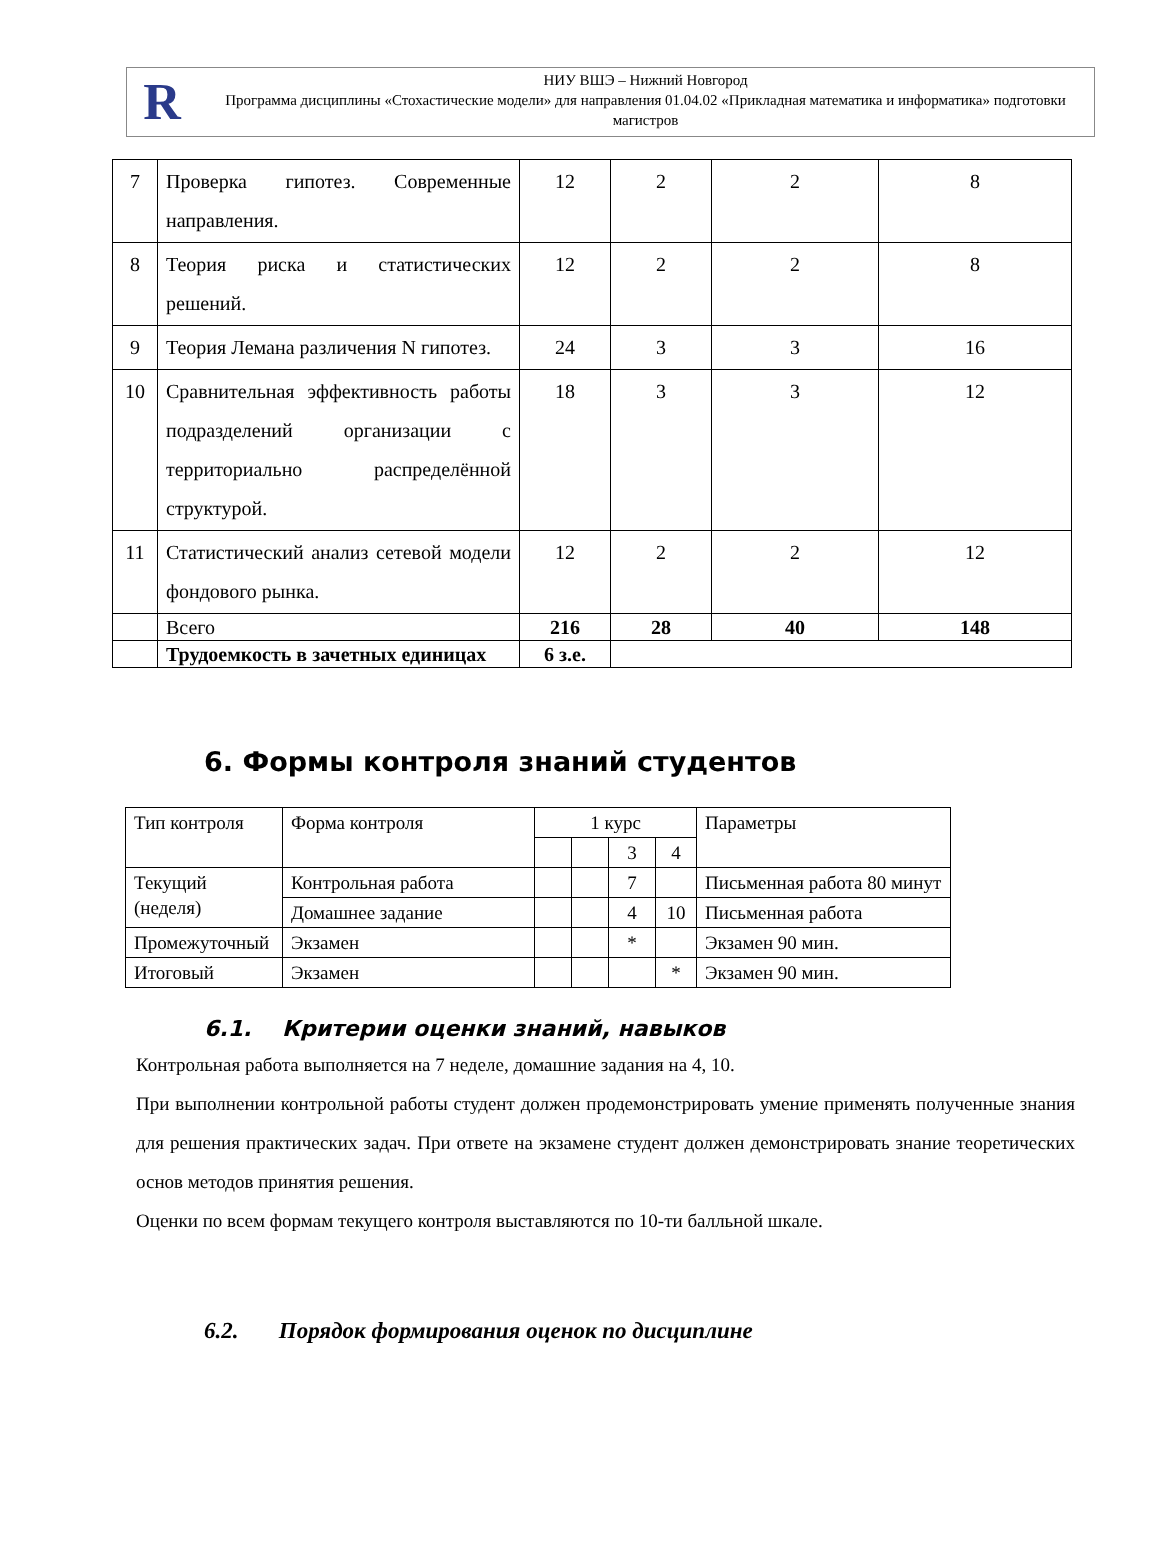R
НИУ ВШЭ – Нижний Новгород
Программа дисциплины «Стохастические модели» для направления 01.04.02 «Прикладная математика и информатика» подготовки магистров
| 7 | Проверка гипотез. Современные направления. | 12 | 2 | 2 | 8 |
| 8 | Теория риска и статистических решений. | 12 | 2 | 2 | 8 |
| 9 | Теория Лемана различения N гипотез. | 24 | 3 | 3 | 16 |
| 10 | Сравнительная эффективность работы подразделений организации с территориально распределённой структурой. | 18 | 3 | 3 | 12 |
| 11 | Статистический анализ сетевой модели фондового рынка. | 12 | 2 | 2 | 12 |
| | Всего | 216 | 28 | 40 | 148 |
| | Трудоемкость в зачетных единицах | 6 з.е. | | | |
6. Формы контроля знаний студентов
| Тип контроля | Форма контроля | 1 курс | | | | Параметры |
| | | | | 3 | 4 | |
| Текущий (неделя) | Контрольная работа | | | 7 | | Письменная работа 80 минут |
| | Домашнее задание | | | 4 | 10 | Письменная работа |
| Промежуточный | Экзамен | | | * | | Экзамен 90 мин. |
| Итоговый | Экзамен | | | | * | Экзамен 90 мин. |
6.1. Критерии оценки знаний, навыков
Контрольная работа выполняется на 7 неделе, домашние задания на 4, 10.
При выполнении контрольной работы студент должен продемонстрировать умение применять полученные знания для решения практических задач. При ответе на экзамене студент должен демонстрировать знание теоретических основ методов принятия решения.
Оценки по всем формам текущего контроля выставляются по 10-ти балльной шкале.
6.2. Порядок формирования оценок по дисциплине